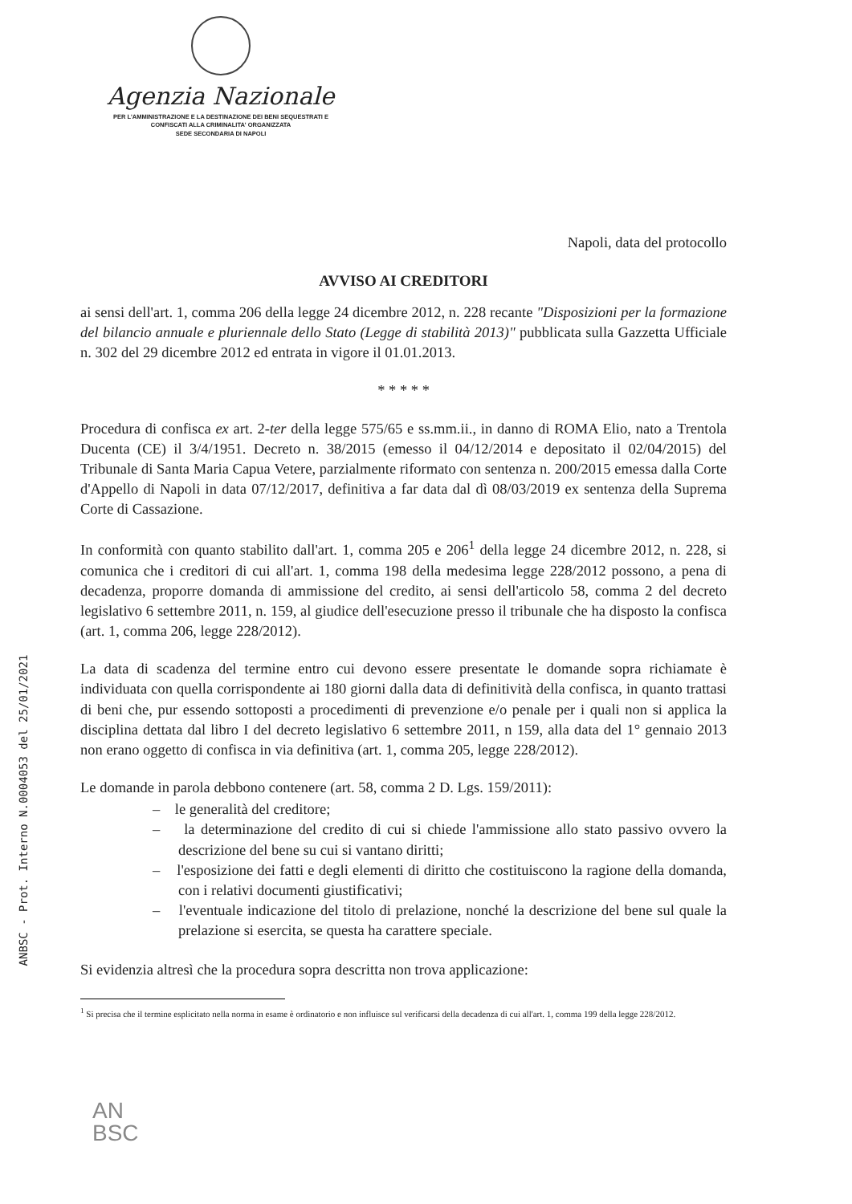Agenzia Nazionale
PER L'AMMINISTRAZIONE E LA DESTINAZIONE DEI BENI SEQUESTRATI E
CONFISCATI ALLA CRIMINALITA' ORGANIZZATA
SEDE SECONDARIA DI NAPOLI
ANBSC - Prot. Interno N.0004053 del 25/01/2021
Napoli, data del protocollo
AVVISO AI CREDITORI
ai sensi dell'art. 1, comma 206 della legge 24 dicembre 2012, n. 228 recante "Disposizioni per la formazione del bilancio annuale e pluriennale dello Stato (Legge di stabilità 2013)" pubblicata sulla Gazzetta Ufficiale n. 302 del 29 dicembre 2012 ed entrata in vigore il 01.01.2013.
* * * * *
Procedura di confisca ex art. 2-ter della legge 575/65 e ss.mm.ii., in danno di ROMA Elio, nato a Trentola Ducenta (CE) il 3/4/1951. Decreto n. 38/2015 (emesso il 04/12/2014 e depositato il 02/04/2015) del Tribunale di Santa Maria Capua Vetere, parzialmente riformato con sentenza n. 200/2015 emessa dalla Corte d'Appello di Napoli in data 07/12/2017, definitiva a far data dal dì 08/03/2019 ex sentenza della Suprema Corte di Cassazione.
In conformità con quanto stabilito dall'art. 1, comma 205 e 206<sup>1</sup> della legge 24 dicembre 2012, n. 228, si comunica che i creditori di cui all'art. 1, comma 198 della medesima legge 228/2012 possono, a pena di decadenza, proporre domanda di ammissione del credito, ai sensi dell'articolo 58, comma 2 del decreto legislativo 6 settembre 2011, n. 159, al giudice dell'esecuzione presso il tribunale che ha disposto la confisca (art. 1, comma 206, legge 228/2012).
La data di scadenza del termine entro cui devono essere presentate le domande sopra richiamate è individuata con quella corrispondente ai 180 giorni dalla data di definitività della confisca, in quanto trattasi di beni che, pur essendo sottoposti a procedimenti di prevenzione e/o penale per i quali non si applica la disciplina dettata dal libro I del decreto legislativo 6 settembre 2011, n 159, alla data del 1° gennaio 2013 non erano oggetto di confisca in via definitiva (art. 1, comma 205, legge 228/2012).
Le domande in parola debbono contenere (art. 58, comma 2 D. Lgs. 159/2011):
– le generalità del creditore;
– la determinazione del credito di cui si chiede l'ammissione allo stato passivo ovvero la descrizione del bene su cui si vantano diritti;
– l'esposizione dei fatti e degli elementi di diritto che costituiscono la ragione della domanda, con i relativi documenti giustificativi;
– l'eventuale indicazione del titolo di prelazione, nonché la descrizione del bene sul quale la prelazione si esercita, se questa ha carattere speciale.
Si evidenzia altresì che la procedura sopra descritta non trova applicazione:
<sup>1</sup> Si precisa che il termine esplicitato nella norma in esame è ordinatorio e non influisce sul verificarsi della decadenza di cui all'art. 1, comma 199 della legge 228/2012.
AN
BSC